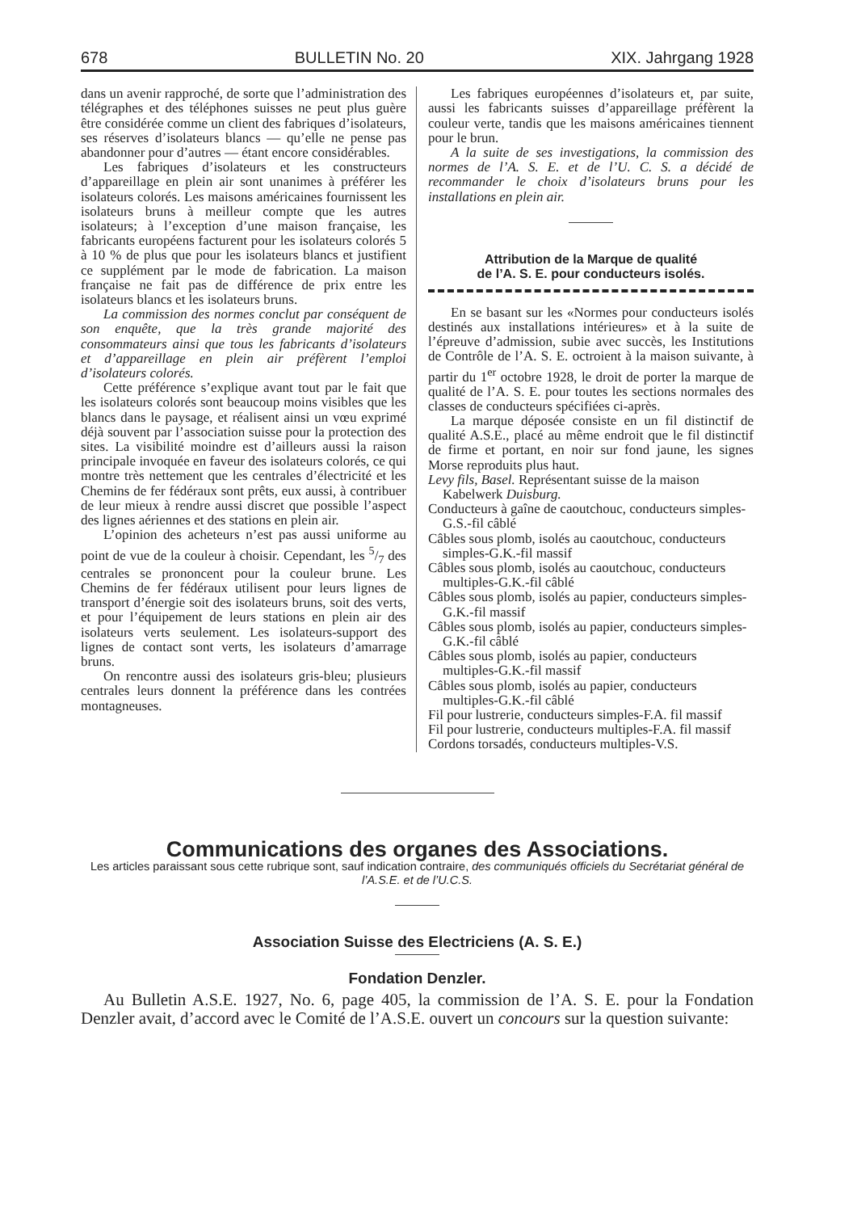678 BULLETIN No. 20 XIX. Jahrgang 1928
dans un avenir rapproché, de sorte que l’administration des télégraphes et des téléphones suisses ne peut plus guère être considérée comme un client des fabriques d’isolateurs, ses réserves d’isolateurs blancs — qu’elle ne pense pas abandonner pour d’autres — étant encore considérables.
Les fabriques d’isolateurs et les constructeurs d’appareillage en plein air sont unanimes à préférer les isolateurs colorés. Les maisons américaines fournissent les isolateurs bruns à meilleur compte que les autres isolateurs; à l’exception d’une maison française, les fabricants européens facturent pour les isolateurs colorés 5 à 10 % de plus que pour les isolateurs blancs et justifient ce supplément par le mode de fabrication. La maison française ne fait pas de différence de prix entre les isolateurs blancs et les isolateurs bruns.
La commission des normes conclut par conséquent de son enquête, que la très grande majorité des consommateurs ainsi que tous les fabricants d’isolateurs et d’appareillage en plein air préfèrent l’emploi d’isolateurs colorés.
Cette préférence s’explique avant tout par le fait que les isolateurs colorés sont beaucoup moins visibles que les blancs dans le paysage, et réalisent ainsi un vœu exprimé déjà souvent par l’association suisse pour la protection des sites. La visibilité moindre est d’ailleurs aussi la raison principale invoquée en faveur des isolateurs colorés, ce qui montre très nettement que les centrales d’électricité et les Chemins de fer fédéraux sont prêts, eux aussi, à contribuer de leur mieux à rendre aussi discret que possible l’aspect des lignes aériennes et des stations en plein air.
L’opinion des acheteurs n’est pas aussi uniforme au point de vue de la couleur à choisir. Cependant, les 5/7 des centrales se prononcent pour la couleur brune. Les Chemins de fer fédéraux utilisent pour leurs lignes de transport d’énergie soit des isolateurs bruns, soit des verts, et pour l’équipement de leurs stations en plein air des isolateurs verts seulement. Les isolateurs-support des lignes de contact sont verts, les isolateurs d’amarrage bruns.
On rencontre aussi des isolateurs gris-bleu; plusieurs centrales leurs donnent la préférence dans les contrées montagneuses.
Les fabriques européennes d’isolateurs et, par suite, aussi les fabricants suisses d’appareillage préfèrent la couleur verte, tandis que les maisons américaines tiennent pour le brun.
A la suite de ses investigations, la commission des normes de l’A. S. E. et de l’U. C. S. a décidé de recommander le choix d’isolateurs bruns pour les installations en plein air.
Attribution de la Marque de qualité
de l’A. S. E. pour conducteurs isolés.
En se basant sur les «Normes pour conducteurs isolés destinés aux installations intérieures» et à la suite de l’épreuve d’admission, subie avec succès, les Institutions de Contrôle de l’A. S. E. octroient à la maison suivante, à partir du 1<sup>er</sup> octobre 1928, le droit de porter la marque de qualité de l’A. S. E. pour toutes les sections normales des classes de conducteurs spécifiées ci-après.
La marque déposée consiste en un fil distinctif de qualité A.S.E., placé au même endroit que le fil distinctif de firme et portant, en noir sur fond jaune, les signes Morse reproduits plus haut.
Levy fils, Basel. Représentant suisse de la maison Kabelwerk Duisburg.
Conducteurs à gaîne de caoutchouc, conducteurs simples-G.S.-fil câblé
Câbles sous plomb, isolés au caoutchouc, conducteurs simples-G.K.-fil massif
Câbles sous plomb, isolés au caoutchouc, conducteurs multiples-G.K.-fil câblé
Câbles sous plomb, isolés au papier, conducteurs simples-G.K.-fil massif
Câbles sous plomb, isolés au papier, conducteurs simples-G.K.-fil câblé
Câbles sous plomb, isolés au papier, conducteurs multiples-G.K.-fil massif
Câbles sous plomb, isolés au papier, conducteurs multiples-G.K.-fil câblé
Fil pour lustrerie, conducteurs simples-F.A. fil massif
Fil pour lustrerie, conducteurs multiples-F.A. fil massif
Cordons torsadés, conducteurs multiples-V.S.
Communications des organes des Associations.
Les articles paraissant sous cette rubrique sont, sauf indication contraire, des communiqués officiels du Secrétariat général de l’A.S.E. et de l’U.C.S.
Association Suisse des Electriciens (A. S. E.)
Fondation Denzler.
Au Bulletin A.S.E. 1927, No. 6, page 405, la commission de l’A. S. E. pour la Fondation Denzler avait, d’accord avec le Comité de l’A.S.E. ouvert un concours sur la question suivante: